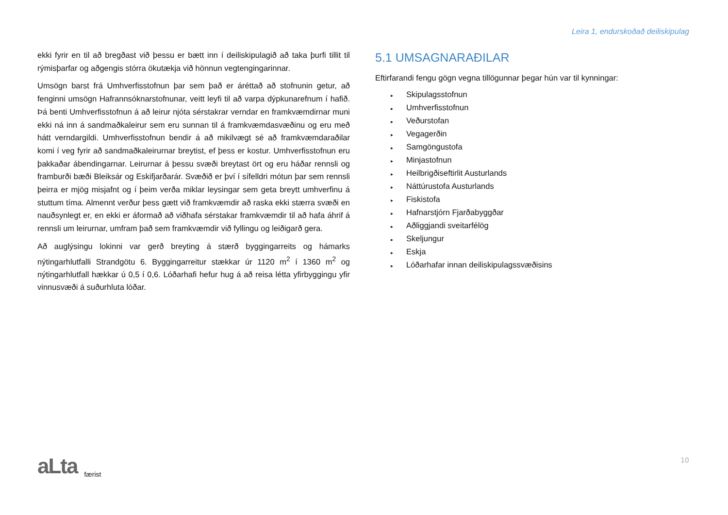Leira 1, endurskoðað deiliskipulag
ekki fyrir en til að bregðast við þessu er bætt inn í deiliskipulagið að taka þurfi tillit til rýmisþarfar og aðgengis stórra ökutækja við hönnun vegtengingarinnar.
Umsögn barst frá Umhverfisstofnun þar sem það er áréttað að stofnunin getur, að fenginni umsögn Hafrannsóknarstofnunar, veitt leyfi til að varpa dýpkunarefnum í hafið. Þá benti Umhverfisstofnun á að leirur njóta sérstakrar verndar en framkvæmdirnar muni ekki ná inn á sandmaðkaleirur sem eru sunnan til á framkvæmdasvæðinu og eru með hátt verndargildi. Umhverfisstofnun bendir á að mikilvægt sé að framkvæmdaraðilar komi í veg fyrir að sandmaðkaleirurnar breytist, ef þess er kostur. Umhverfisstofnun eru þakkaðar ábendingarnar. Leirurnar á þessu svæði breytast ört og eru háðar rennsli og framburði bæði Bleiksár og Eskifjarðarár. Svæðið er því í sífelldri mótun þar sem rennsli þeirra er mjög misjafnt og í þeim verða miklar leysingar sem geta breytt umhverfinu á stuttum tíma. Almennt verður þess gætt við framkvæmdir að raska ekki stærra svæði en nauðsynlegt er, en ekki er áformað að viðhafa sérstakar framkvæmdir til að hafa áhrif á rennsli um leirurnar, umfram það sem framkvæmdir við fyllingu og leiðigarð gera.
Að auglýsingu lokinni var gerð breyting á stærð byggingarreits og hámarks nýtingarhlutfalli Strandgötu 6. Byggingarreitur stækkar úr 1120 m<sup>2</sup> í 1360 m<sup>2</sup> og nýtingarhlutfall hækkar ú 0,5 í 0,6. Lóðarhafi hefur hug á að reisa létta yfirbyggingu yfir vinnusvæði á suðurhluta lóðar.
5.1 UMSAGNARAÐILAR
Eftirfarandi fengu gögn vegna tillögunnar þegar hún var til kynningar:
▸ Skipulagsstofnun
▸ Umhverfisstofnun
▸ Veðurstofan
▸ Vegagerðin
▸ Samgöngustofa
▸ Minjastofnun
▸ Heilbrigðiseftirlit Austurlands
▸ Náttúrustofa Austurlands
▸ Fiskistofa
▸ Hafnarstjórn Fjarðabyggðar
▸ Aðliggjandi sveitarfélög
▸ Skeljungur
▸ Eskja
▸ Lóðarhafar innan deiliskipulagssvæðisins
aLta færist 10